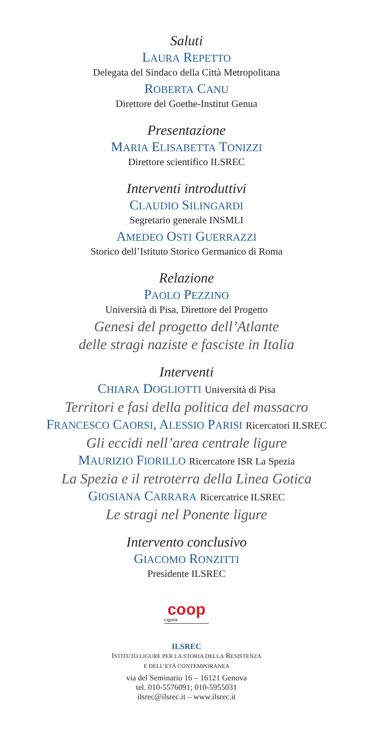Saluti
LAURA REPETTO
Delegata del Sindaco della Città Metropolitana
ROBERTA CANU
Direttore del Goethe-Institut Genua
Presentazione
MARIA ELISABETTA TONIZZI
Direttore scientifico ILSREC
Interventi introduttivi
CLAUDIO SILINGARDI
Segretario generale INSMLI
AMEDEO OSTI GUERRAZZI
Storico dell’Istituto Storico Germanico di Roma
Relazione
PAOLO PEZZINO
Università di Pisa, Direttore del Progetto
Genesi del progetto dell’Atlante
delle stragi naziste e fasciste in Italia
Interventi
CHIARA DOGLIOTTI Università di Pisa
Territori e fasi della politica del massacro
FRANCESCO CAORSI, ALESSIO PARISI Ricercatori ILSREC
Gli eccidi nell’area centrale ligure
MAURIZIO FIORILLO Ricercatore ISR La Spezia
La Spezia e il retroterra della Linea Gotica
GIOSIANA CARRARA Ricercatrice ILSREC
Le stragi nel Ponente ligure
Intervento conclusivo
GIACOMO RONZITTI
Presidente ILSREC
coop
Liguria
ILSREC
ISTITUTO LIGURE PER LA STORIA DELLA RESISTENZA
E DELL’ETÀ CONTEMPORANEA
via del Seminario 16 – 16121 Genova
tel. 010-5576091; 010-5955031
ilsrec@ilsrec.it – www.ilsrec.it